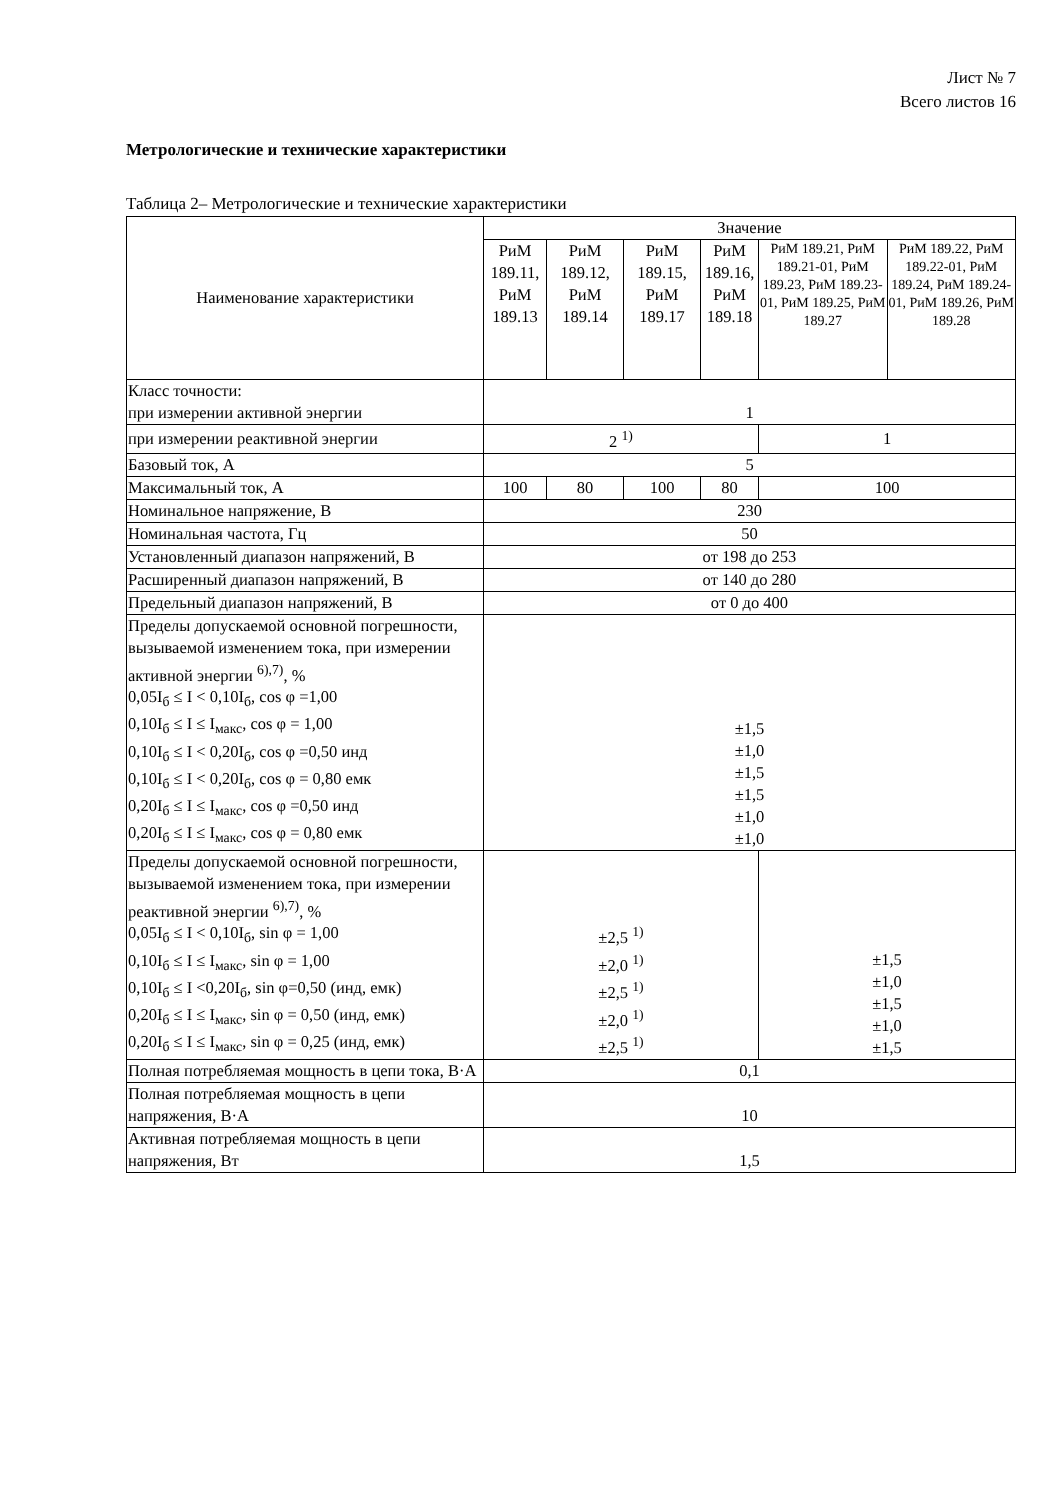Лист № 7
Всего листов 16
Метрологические и технические характеристики
Таблица 2– Метрологические и технические характеристики
| Наименование характеристики | Значение | | | | | |
| --- | --- | --- | --- | --- | --- | --- |
| | РиМ 189.11, РиМ 189.13 | РиМ 189.12, РиМ 189.14 | РиМ 189.15, РиМ 189.17 | РиМ 189.16, РиМ 189.18 | РиМ 189.21, РиМ 189.21-01, РиМ 189.23, РиМ 189.23-01, РиМ 189.25, РиМ 189.27 | РиМ 189.22, РиМ 189.22-01, РиМ 189.24, РиМ 189.24-01, РиМ 189.26, РиМ 189.28 |
| Класс точности: при измерении активной энергии | 1 | | | | | |
| при измерении реактивной энергии | 2 <sup>1)</sup> | | | | 1 | |
| Базовый ток, А | 5 | | | | | |
| Максимальный ток, А | 100 | 80 | 100 | 80 | 100 | |
| Номинальное напряжение, В | 230 | | | | | |
| Номинальная частота, Гц | 50 | | | | | |
| Установленный диапазон напряжений, В | от 198 до 253 | | | | | |
| Расширенный диапазон напряжений, В | от 140 до 280 | | | | | |
| Предельный диапазон напряжений, В | от 0 до 400 | | | | | |
| Пределы допускаемой основной погрешности, вызываемой изменением тока, при измерении активной энергии <sup>6),7)</sup>, % 0,05I<sub>б</sub> ≤ I < 0,10I<sub>б</sub>, cos φ =1,00 0,10I<sub>б</sub> ≤ I ≤ I<sub>макс</sub>, cos φ = 1,00 0,10I<sub>б</sub> ≤ I < 0,20I<sub>б</sub>, cos φ =0,50 инд 0,10I<sub>б</sub> ≤ I < 0,20I<sub>б</sub>, cos φ = 0,80 емк 0,20I<sub>б</sub> ≤ I ≤ I<sub>макс</sub>, cos φ =0,50 инд 0,20I<sub>б</sub> ≤ I ≤ I<sub>макс</sub>, cos φ = 0,80 емк | ±1,5 ±1,0 ±1,5 ±1,5 ±1,0 ±1,0 | | | | | |
| Пределы допускаемой основной погрешности, вызываемой изменением тока, при измерении реактивной энергии <sup>6),7)</sup>, % 0,05I<sub>б</sub> ≤ I < 0,10I<sub>б</sub>, sin φ = 1,00 0,10I<sub>б</sub> ≤ I ≤ I<sub>макс</sub>, sin φ = 1,00 0,10I<sub>б</sub> ≤ I <0,20I<sub>б</sub>, sin φ=0,50 (инд, емк) 0,20I<sub>б</sub> ≤ I ≤ I<sub>макс</sub>, sin φ = 0,50 (инд, емк) 0,20I<sub>б</sub> ≤ I ≤ I<sub>макс</sub>, sin φ = 0,25 (инд, емк) | ±2,5 <sup>1)</sup> ±2,0 <sup>1)</sup> ±2,5 <sup>1)</sup> ±2,0 <sup>1)</sup> ±2,5 <sup>1)</sup> | | | | ±1,5 ±1,0 ±1,5 ±1,0 ±1,5 | |
| Полная потребляемая мощность в цепи тока, В·А | 0,1 | | | | | |
| Полная потребляемая мощность в цепи напряжения, В·А | 10 | | | | | |
| Активная потребляемая мощность в цепи напряжения, Вт | 1,5 | | | | | |